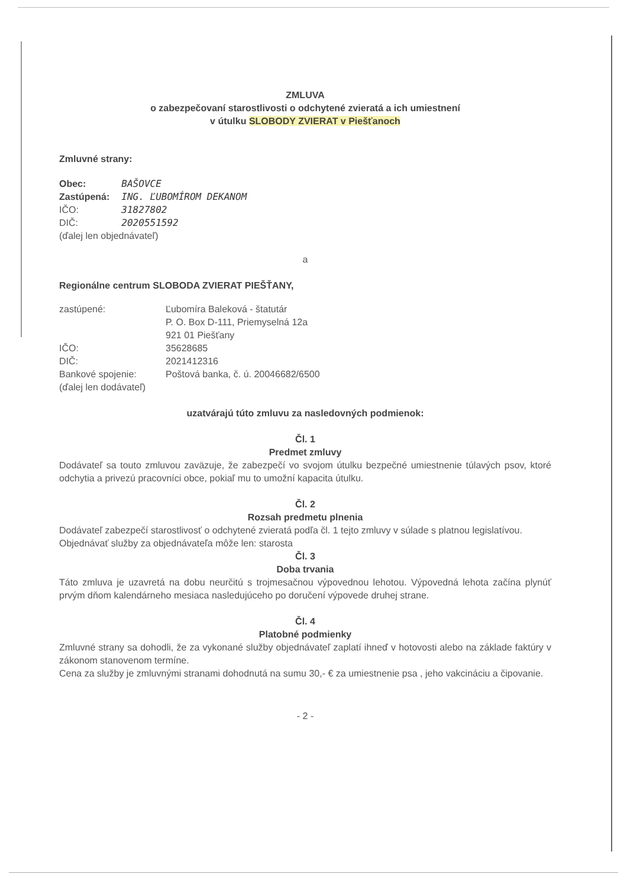ZMLUVA
o zabezpečovaní starostlivosti o odchytené zvieratá a ich umiestnení
v útulku SLOBODY ZVIERAT v Piešťanoch
Zmluvné strany:
| Obec: | BAŠOVCE |
| Zastúpená: | ING. ĽUBOMÍROM DEKANOM |
| IČO: | 31827802 |
| DIČ: | 2020551592 |
(ďalej len objednávateľ)
a
Regionálne centrum SLOBODA ZVIERAT PIEŠŤANY,
| zastúpené: | Ľubomíra Baleková - štatutár P. O. Box D-111, Priemyselná 12a 921 01 Piešťany |
| IČO: | 35628685 |
| DIČ: | 2021412316 |
| Bankové spojenie: | Poštová banka, č. ú. 20046682/6500 |
(ďalej len dodávateľ)
uzatvárajú túto zmluvu za nasledovných podmienok:
Čl. 1
Predmet zmluvy
Dodávateľ sa touto zmluvou zaväzuje, že zabezpečí vo svojom útulku bezpečné umiestnenie túlavých psov, ktoré odchytia a privezú pracovníci obce, pokiaľ mu to umožní kapacita útulku.
Čl. 2
Rozsah predmetu plnenia
Dodávateľ zabezpečí starostlivosť o odchytené zvieratá podľa čl. 1 tejto zmluvy v súlade s platnou legislatívou.
Objednávať služby za objednávateľa môže len: starosta
Čl. 3
Doba trvania
Táto zmluva je uzavretá na dobu neurčitú s trojmesačnou výpovednou lehotou. Výpovedná lehota začína plynúť prvým dňom kalendárneho mesiaca nasledujúceho po doručení výpovede druhej strane.
Čl. 4
Platobné podmienky
Zmluvné strany sa dohodli, že za vykonané služby objednávateľ zaplatí ihneď v hotovosti alebo na základe faktúry v zákonom stanovenom termíne.
Cena za služby je zmluvnými stranami dohodnutá na sumu 30,- € za umiestnenie psa , jeho vakcináciu a čipovanie.
- 2 -